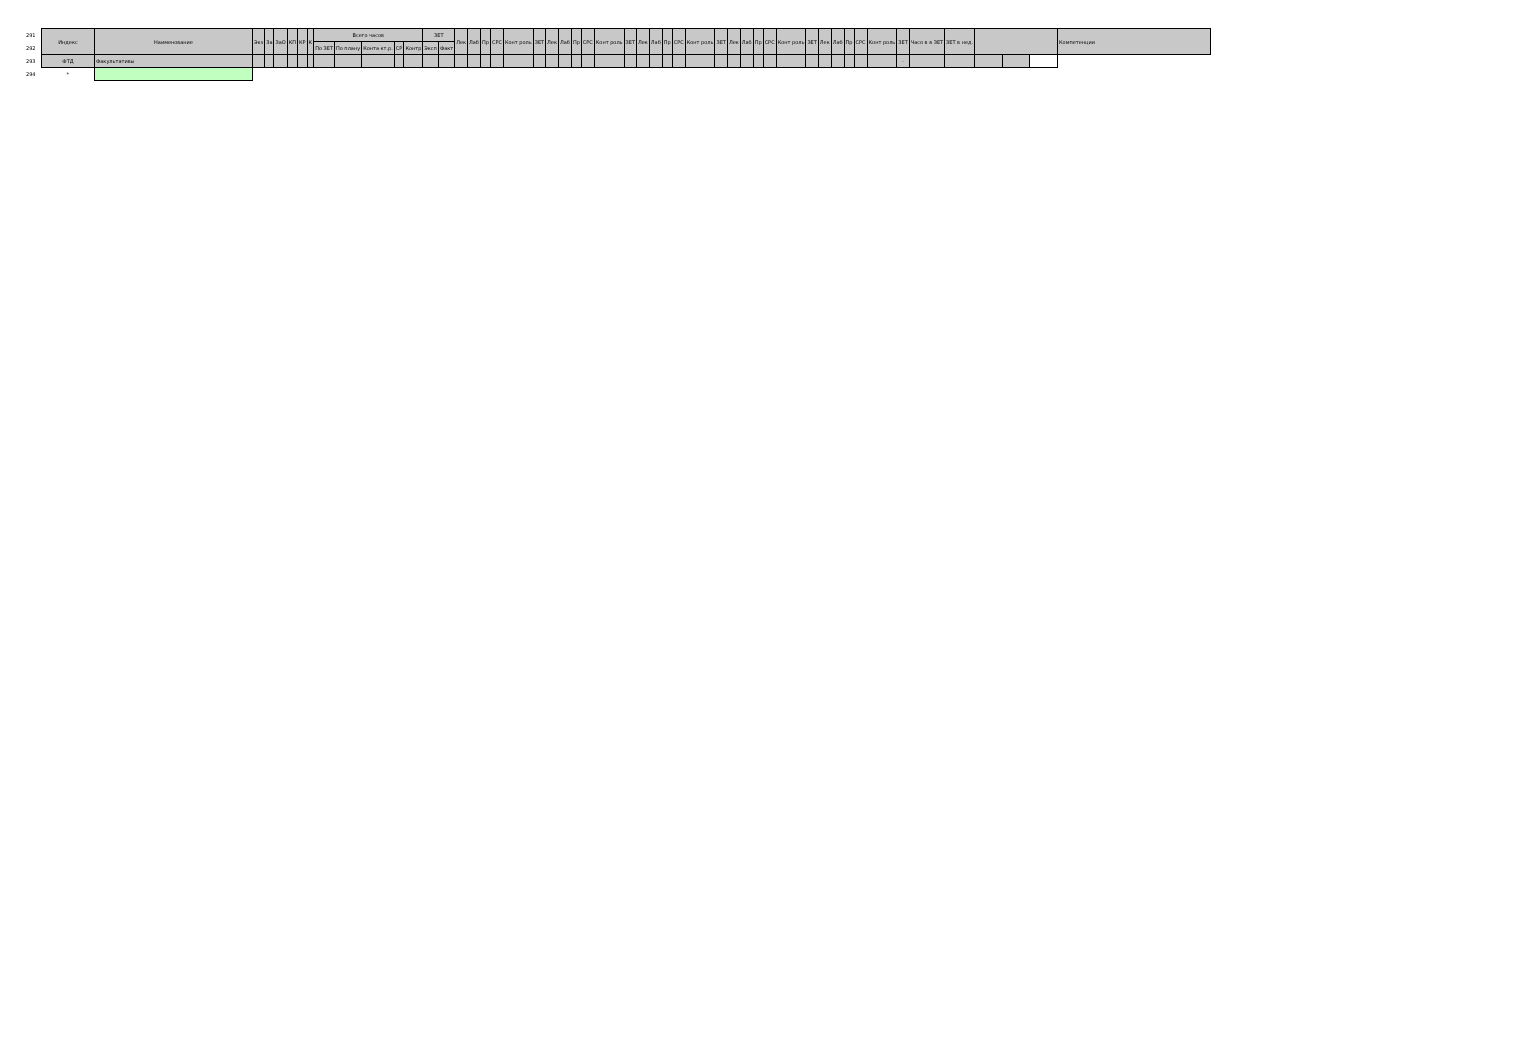| 291 | Индекс | Наименование | Экз | За | ЗаО | КП | КР | К | Всего часов | | | | | ЗЕТ | | Лек | Лаб | Пр | СРС | Конт роль | ЗЕТ | Лек | Лаб | Пр | СРС | Конт роль | ЗЕТ | Лек | Лаб | Пр | СРС | Конт роль | ЗЕТ | Лек | Лаб | Пр | СРС | Конт роль | ЗЕТ | Лек | Лаб | Пр | СРС | Конт роль | ЗЕТ | Часо в в ЗЕТ | ЗЕТ в нед. | | | | Компетенции |
| --- | --- | --- | --- | --- | --- | --- | --- | --- | --- | --- | --- | --- | --- | --- | --- | --- | --- | --- | --- | --- | --- | --- | --- | --- | --- | --- | --- | --- | --- | --- | --- | --- | --- | --- | --- | --- | --- | --- | --- | --- | --- | --- | --- | --- | --- | --- | --- | --- | --- | --- | --- |
| 292 | | | | | | | | | По ЗЕТ | По плану | Конта кт.р. | СР | Контр | Эксп | Факт | | | | | | | | | | | | | | | | | | | | | | | | | | | | | | | | | | | | |
| 293 | ФТД | Факультативы | | | | | | | | | | | | | | | | | | | | | | | | | | | | | | | | | | | | | | | | | | | - | | | | | | |
| 294 | * | | | | | | | | | | | | | | | | | | | | | | | | | | | | | | | | | | | | | | | | | | | | | | | | | | |